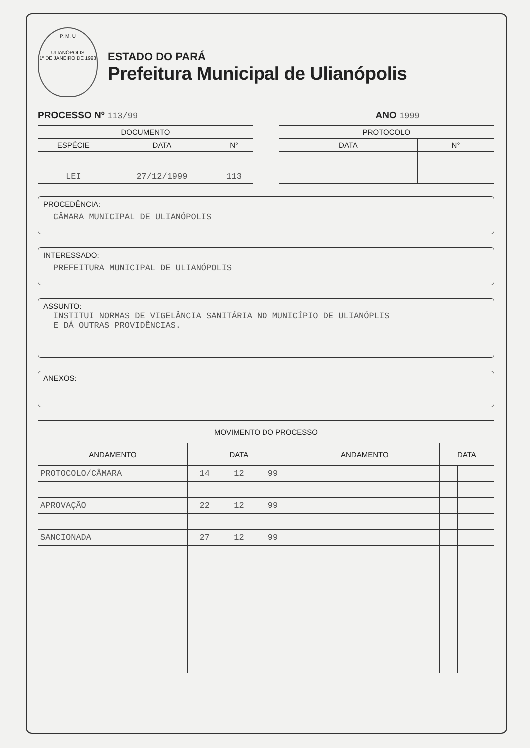P. M. U
ULIANÓPOLIS
1º DE JANEIRO DE 1993
ESTADO DO PARÁ
Prefeitura Municipal de Ulianópolis
PROCESSO Nº 113/99 ANO 1999
| DOCUMENTO | | |
| --- | --- | --- |
| ESPÉCIE | DATA | N° |
| LEI | 27/12/1999 | 113 |
| PROTOCOLO | |
| --- | --- |
| DATA | N° |
PROCEDÊNCIA:
CÂMARA MUNICIPAL DE ULIANÓPOLIS
INTERESSADO:
PREFEITURA MUNICIPAL DE ULIANÓPOLIS
ASSUNTO:
INSTITUI NORMAS DE VIGELÂNCIA SANITÁRIA NO MUNICÍPIO DE ULIANÓPLIS
E DÁ OUTRAS PROVIDÊNCIAS.
ANEXOS:
| MOVIMENTO DO PROCESSO | | | | | | | |
| --- | --- | --- | --- | --- | --- | --- | --- |
| ANDAMENTO | DATA | | | ANDAMENTO | DATA | | |
| PROTOCOLO/CÂMARA | 14 | 12 | 99 | | | | |
| APROVAÇÃO | 22 | 12 | 99 | | | | |
| SANCIONADA | 27 | 12 | 99 | | | | |